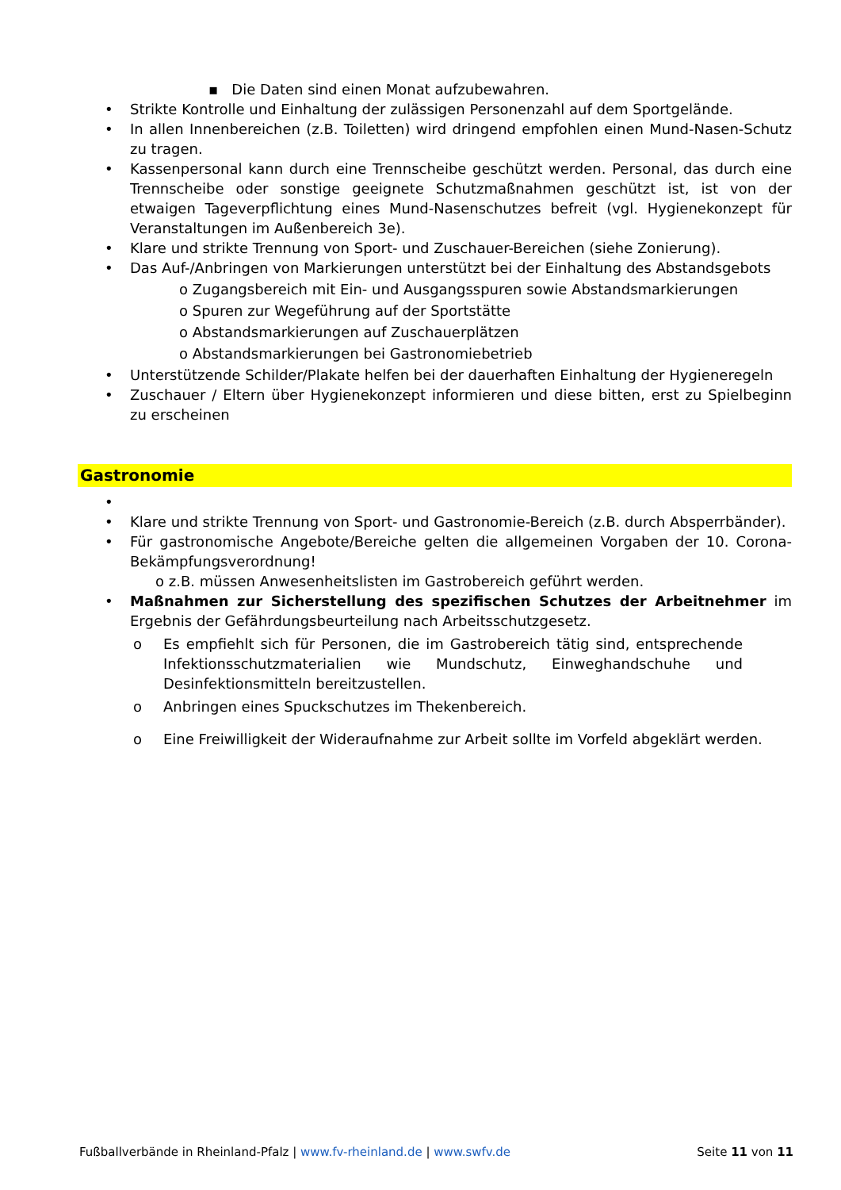▪ Die Daten sind einen Monat aufzubewahren.
• Strikte Kontrolle und Einhaltung der zulässigen Personenzahl auf dem Sportgelände.
• In allen Innenbereichen (z.B. Toiletten) wird dringend empfohlen einen Mund-Nasen-Schutz zu tragen.
• Kassenpersonal kann durch eine Trennscheibe geschützt werden. Personal, das durch eine Trennscheibe oder sonstige geeignete Schutzmaßnahmen geschützt ist, ist von der etwaigen Tageverpflichtung eines Mund-Nasenschutzes befreit (vgl. Hygienekonzept für Veranstaltungen im Außenbereich 3e).
• Klare und strikte Trennung von Sport- und Zuschauer-Bereichen (siehe Zonierung).
• Das Auf-/Anbringen von Markierungen unterstützt bei der Einhaltung des Abstandsgebots
o Zugangsbereich mit Ein- und Ausgangsspuren sowie Abstandsmarkierungen
o Spuren zur Wegeführung auf der Sportstätte
o Abstandsmarkierungen auf Zuschauerplätzen
o Abstandsmarkierungen bei Gastronomiebetrieb
• Unterstützende Schilder/Plakate helfen bei der dauerhaften Einhaltung der Hygieneregeln
• Zuschauer / Eltern über Hygienekonzept informieren und diese bitten, erst zu Spielbeginn zu erscheinen
Gastronomie
•
• Klare und strikte Trennung von Sport- und Gastronomie-Bereich (z.B. durch Absperrbänder).
• Für gastronomische Angebote/Bereiche gelten die allgemeinen Vorgaben der 10. Corona-Bekämpfungsverordnung!
o z.B. müssen Anwesenheitslisten im Gastrobereich geführt werden.
• Maßnahmen zur Sicherstellung des spezifischen Schutzes der Arbeitnehmer im Ergebnis der Gefährdungsbeurteilung nach Arbeitsschutzgesetz.
o Es empfiehlt sich für Personen, die im Gastrobereich tätig sind, entsprechende Infektionsschutzmaterialien wie Mundschutz, Einweghandschuhe und Desinfektionsmitteln bereitzustellen.
o Anbringen eines Spuckschutzes im Thekenbereich.
o Eine Freiwilligkeit der Wideraufnahme zur Arbeit sollte im Vorfeld abgeklärt werden.
Fußballverbände in Rheinland-Pfalz | www.fv-rheinland.de | www.swfv.de Seite 11 von 11